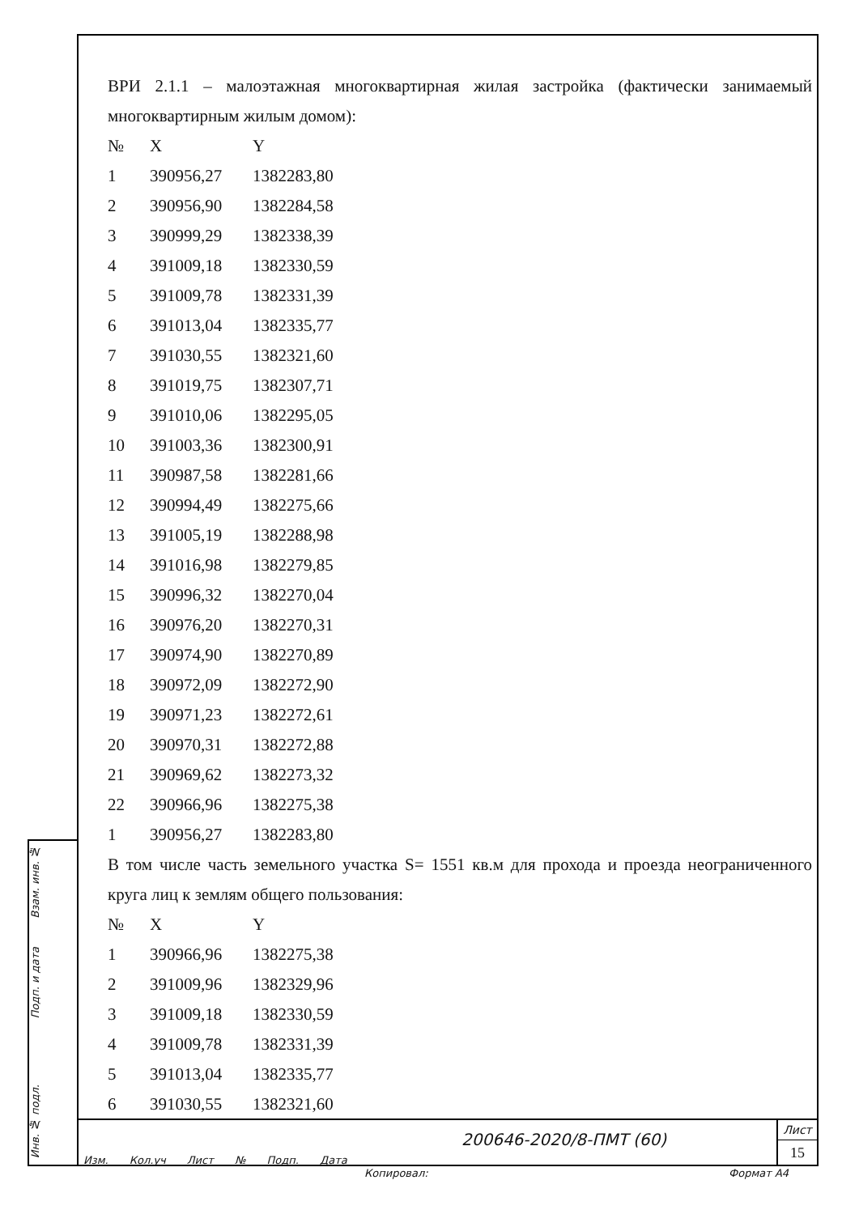Взам. инв. №
Подп. и дата
Инв. № подл.
ВРИ 2.1.1 – малоэтажная многоквартирная жилая застройка (фактически занимаемый многоквартирным жилым домом):
| № | X | Y |
| 1 | 390956,27 | 1382283,80 |
| 2 | 390956,90 | 1382284,58 |
| 3 | 390999,29 | 1382338,39 |
| 4 | 391009,18 | 1382330,59 |
| 5 | 391009,78 | 1382331,39 |
| 6 | 391013,04 | 1382335,77 |
| 7 | 391030,55 | 1382321,60 |
| 8 | 391019,75 | 1382307,71 |
| 9 | 391010,06 | 1382295,05 |
| 10 | 391003,36 | 1382300,91 |
| 11 | 390987,58 | 1382281,66 |
| 12 | 390994,49 | 1382275,66 |
| 13 | 391005,19 | 1382288,98 |
| 14 | 391016,98 | 1382279,85 |
| 15 | 390996,32 | 1382270,04 |
| 16 | 390976,20 | 1382270,31 |
| 17 | 390974,90 | 1382270,89 |
| 18 | 390972,09 | 1382272,90 |
| 19 | 390971,23 | 1382272,61 |
| 20 | 390970,31 | 1382272,88 |
| 21 | 390969,62 | 1382273,32 |
| 22 | 390966,96 | 1382275,38 |
| 1 | 390956,27 | 1382283,80 |
В том числе часть земельного участка S= 1551 кв.м для прохода и проезда неограниченного круга лиц к землям общего пользования:
| № | X | Y |
| 1 | 390966,96 | 1382275,38 |
| 2 | 391009,96 | 1382329,96 |
| 3 | 391009,18 | 1382330,59 |
| 4 | 391009,78 | 1382331,39 |
| 5 | 391013,04 | 1382335,77 |
| 6 | 391030,55 | 1382321,60 |
Изм. Кол.уч Лист № Подп. Дата
200646-2020/8-ПМТ (60)
Лист
15
Копировал: Формат A4